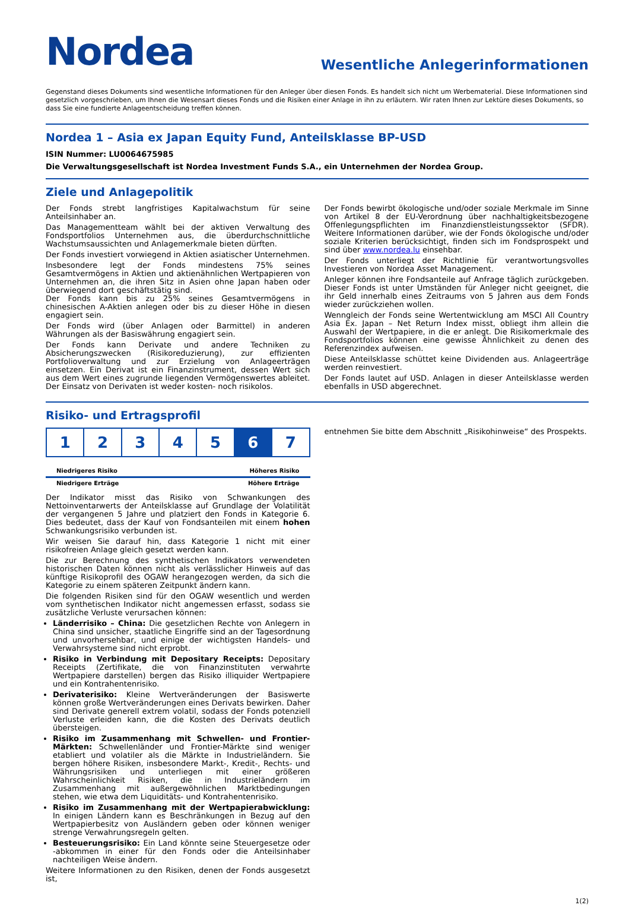Nordea
Wesentliche Anlegerinformationen
Gegenstand dieses Dokuments sind wesentliche Informationen für den Anleger über diesen Fonds. Es handelt sich nicht um Werbematerial. Diese Informationen sind gesetzlich vorgeschrieben, um Ihnen die Wesensart dieses Fonds und die Risiken einer Anlage in ihn zu erläutern. Wir raten Ihnen zur Lektüre dieses Dokuments, so dass Sie eine fundierte Anlageentscheidung treffen können.
Nordea 1 – Asia ex Japan Equity Fund, Anteilsklasse BP-USD
ISIN Nummer: LU0064675985
Die Verwaltungsgesellschaft ist Nordea Investment Funds S.A., ein Unternehmen der Nordea Group.
Ziele und Anlagepolitik
Der Fonds strebt langfristiges Kapitalwachstum für seine Anteilsinhaber an.
Das Managementteam wählt bei der aktiven Verwaltung des Fondsportfolios Unternehmen aus, die überdurchschnittliche Wachstumsaussichten und Anlagemerkmale bieten dürften.
Der Fonds investiert vorwiegend in Aktien asiatischer Unternehmen.
Insbesondere legt der Fonds mindestens 75% seines Gesamtvermögens in Aktien und aktienähnlichen Wertpapieren von Unternehmen an, die ihren Sitz in Asien ohne Japan haben oder überwiegend dort geschäftstätig sind.
Der Fonds kann bis zu 25% seines Gesamtvermögens in chinesischen A-Aktien anlegen oder bis zu dieser Höhe in diesen engagiert sein.
Der Fonds wird (über Anlagen oder Barmittel) in anderen Währungen als der Basiswährung engagiert sein.
Der Fonds kann Derivate und andere Techniken zu Absicherungszwecken (Risikoreduzierung), zur effizienten Portfolioverwaltung und zur Erzielung von Anlageerträgen einsetzen. Ein Derivat ist ein Finanzinstrument, dessen Wert sich aus dem Wert eines zugrunde liegenden Vermögenswertes ableitet. Der Einsatz von Derivaten ist weder kosten- noch risikolos.
Der Fonds bewirbt ökologische und/oder soziale Merkmale im Sinne von Artikel 8 der EU-Verordnung über nachhaltigkeitsbezogene Offenlegungspflichten im Finanzdienstleistungssektor (SFDR). Weitere Informationen darüber, wie der Fonds ökologische und/oder soziale Kriterien berücksichtigt, finden sich im Fondsprospekt und sind über www.nordea.lu einsehbar.
Der Fonds unterliegt der Richtlinie für verantwortungsvolles Investieren von Nordea Asset Management.
Anleger können ihre Fondsanteile auf Anfrage täglich zurückgeben. Dieser Fonds ist unter Umständen für Anleger nicht geeignet, die ihr Geld innerhalb eines Zeitraums von 5 Jahren aus dem Fonds wieder zurückziehen wollen.
Wenngleich der Fonds seine Wertentwicklung am MSCI All Country Asia Ex. Japan – Net Return Index misst, obliegt ihm allein die Auswahl der Wertpapiere, in die er anlegt. Die Risikomerkmale des Fondsportfolios können eine gewisse Ähnlichkeit zu denen des Referenzindex aufweisen.
Diese Anteilsklasse schüttet keine Dividenden aus. Anlageerträge werden reinvestiert.
Der Fonds lautet auf USD. Anlagen in dieser Anteilsklasse werden ebenfalls in USD abgerechnet.
Risiko- und Ertragsprofil
| 1 | 2 | 3 | 4 | 5 | 6 | 7 |
Niedrigeres Risiko Höheres Risiko
Niedrigere Erträge Höhere Erträge
Der Indikator misst das Risiko von Schwankungen des Nettoinventarwerts der Anteilsklasse auf Grundlage der Volatilität der vergangenen 5 Jahre und platziert den Fonds in Kategorie 6. Dies bedeutet, dass der Kauf von Fondsanteilen mit einem hohen Schwankungsrisiko verbunden ist.
Wir weisen Sie darauf hin, dass Kategorie 1 nicht mit einer risikofreien Anlage gleich gesetzt werden kann.
Die zur Berechnung des synthetischen Indikators verwendeten historischen Daten können nicht als verlässlicher Hinweis auf das künftige Risikoprofil des OGAW herangezogen werden, da sich die Kategorie zu einem späteren Zeitpunkt ändern kann.
Die folgenden Risiken sind für den OGAW wesentlich und werden vom synthetischen Indikator nicht angemessen erfasst, sodass sie zusätzliche Verluste verursachen können:
Länderrisiko – China: Die gesetzlichen Rechte von Anlegern in China sind unsicher, staatliche Eingriffe sind an der Tagesordnung und unvorhersehbar, und einige der wichtigsten Handels- und Verwahrsysteme sind nicht erprobt.
Risiko in Verbindung mit Depositary Receipts: Depositary Receipts (Zertifikate, die von Finanzinstituten verwahrte Wertpapiere darstellen) bergen das Risiko illiquider Wertpapiere und ein Kontrahentenrisiko.
Derivaterisiko: Kleine Wertveränderungen der Basiswerte können große Wertveränderungen eines Derivats bewirken. Daher sind Derivate generell extrem volatil, sodass der Fonds potenziell Verluste erleiden kann, die die Kosten des Derivats deutlich übersteigen.
Risiko im Zusammenhang mit Schwellen- und Frontier-Märkten: Schwellenländer und Frontier-Märkte sind weniger etabliert und volatiler als die Märkte in Industrieländern. Sie bergen höhere Risiken, insbesondere Markt-, Kredit-, Rechts- und Währungsrisiken und unterliegen mit einer größeren Wahrscheinlichkeit Risiken, die in Industrieländern im Zusammenhang mit außergewöhnlichen Marktbedingungen stehen, wie etwa dem Liquiditäts- und Kontrahentenrisiko.
Risiko im Zusammenhang mit der Wertpapierabwicklung: In einigen Ländern kann es Beschränkungen in Bezug auf den Wertpapierbesitz von Ausländern geben oder können weniger strenge Verwahrungsregeln gelten.
Besteuerungsrisiko: Ein Land könnte seine Steuergesetze oder -abkommen in einer für den Fonds oder die Anteilsinhaber nachteiligen Weise ändern.
Weitere Informationen zu den Risiken, denen der Fonds ausgesetzt ist,
entnehmen Sie bitte dem Abschnitt „Risikohinweise“ des Prospekts.
1(2)